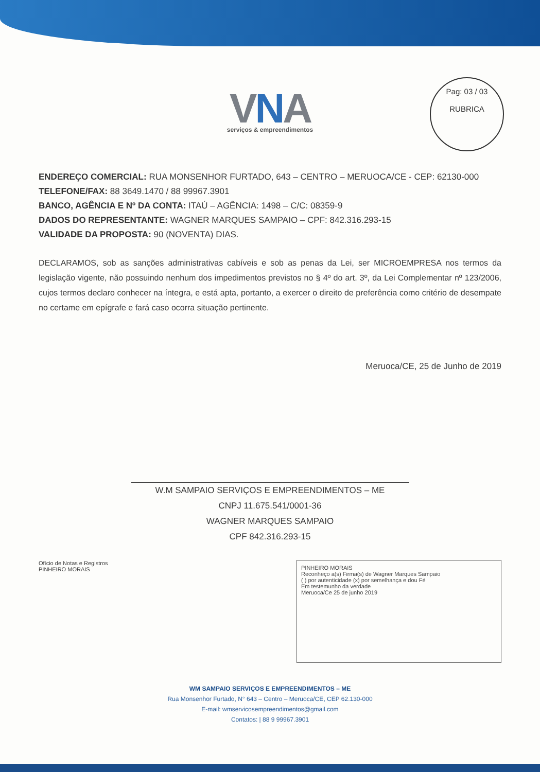Pag: 03 / 03
RUBRICA
VNA
serviços & empreendimentos
ENDEREÇO COMERCIAL: RUA MONSENHOR FURTADO, 643 – CENTRO – MERUOCA/CE - CEP: 62130-000
TELEFONE/FAX: 88 3649.1470 / 88 99967.3901
BANCO, AGÊNCIA E Nº DA CONTA: ITAÚ – AGÊNCIA: 1498 – C/C: 08359-9
DADOS DO REPRESENTANTE: WAGNER MARQUES SAMPAIO – CPF: 842.316.293-15
VALIDADE DA PROPOSTA: 90 (NOVENTA) DIAS.
DECLARAMOS, sob as sanções administrativas cabíveis e sob as penas da Lei, ser MICROEMPRESA nos termos da legislação vigente, não possuindo nenhum dos impedimentos previstos no § 4º do art. 3º, da Lei Complementar nº 123/2006, cujos termos declaro conhecer na íntegra, e está apta, portanto, a exercer o direito de preferência como critério de desempate no certame em epígrafe e fará caso ocorra situação pertinente.
Meruoca/CE, 25 de Junho de 2019
W.M SAMPAIO SERVIÇOS E EMPREENDIMENTOS – ME
CNPJ 11.675.541/0001-36
WAGNER MARQUES SAMPAIO
CPF 842.316.293-15
Ofício de Notas e Registros
PINHEIRO MORAIS
PINHEIRO MORAIS
Reconheço a(s) Firma(s) de Wagner Marques Sampaio
( ) por autenticidade (x) por semelhança e dou Fé
Em testemunho da verdade
Meruoca/Ce 25 de junho 2019
WM SAMPAIO SERVIÇOS E EMPREENDIMENTOS – ME
Rua Monsenhor Furtado, N° 643 – Centro – Meruoca/CE, CEP 62.130-000
E-mail: wmservicosempreendimentos@gmail.com
Contatos: | 88 9 99967.3901